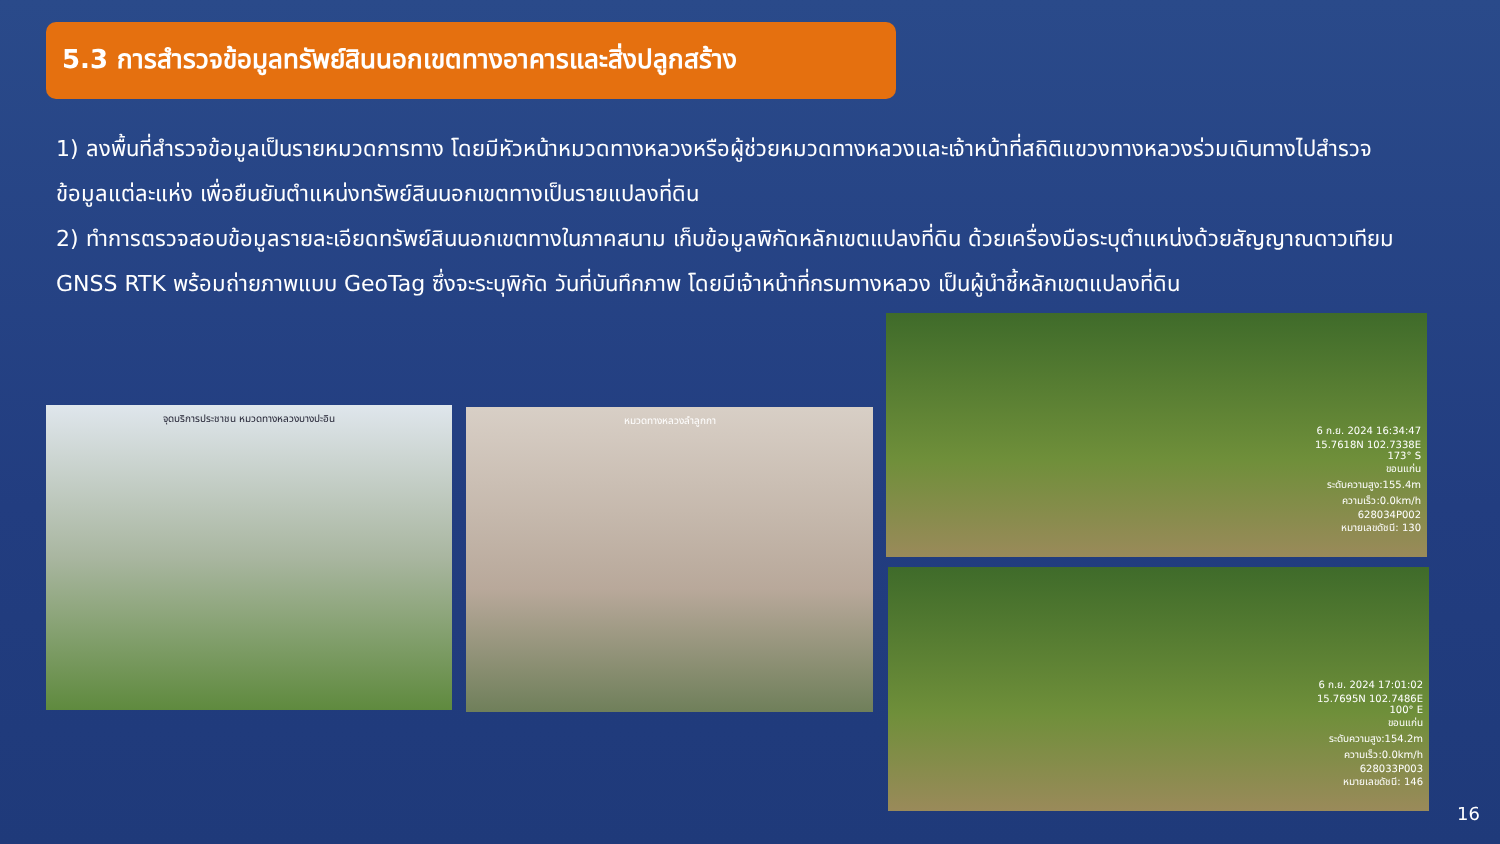5.3 การสำรวจข้อมูลทรัพย์สินนอกเขตทางอาคารและสิ่งปลูกสร้าง
1) ลงพื้นที่สำรวจข้อมูลเป็นรายหมวดการทาง โดยมีหัวหน้าหมวดทางหลวงหรือผู้ช่วยหมวดทางหลวงและเจ้าหน้าที่สถิติแขวงทางหลวงร่วมเดินทางไปสำรวจข้อมูลแต่ละแห่ง เพื่อยืนยันตำแหน่งทรัพย์สินนอกเขตทางเป็นรายแปลงที่ดิน
2) ทำการตรวจสอบข้อมูลรายละเอียดทรัพย์สินนอกเขตทางในภาคสนาม เก็บข้อมูลพิกัดหลักเขตแปลงที่ดิน ด้วยเครื่องมือระบุตำแหน่งด้วยสัญญาณดาวเทียม GNSS RTK พร้อมถ่ายภาพแบบ GeoTag ซึ่งจะระบุพิกัด วันที่บันทึกภาพ โดยมีเจ้าหน้าที่กรมทางหลวง เป็นผู้นำชี้หลักเขตแปลงที่ดิน
จุดบริการประชาชน หมวดทางหลวงบางปะอิน หมวดทางหลวงลำลูกกา
6 ก.ย. 2024 16:34:47
15.7618N 102.7338E
173° S
ขอนแก่น
ระดับความสูง:155.4m
ความเร็ว:0.0km/h
628034P002
หมายเลขดัชนี: 130
6 ก.ย. 2024 17:01:02
15.7695N 102.7486E
100° E
ขอนแก่น
ระดับความสูง:154.2m
ความเร็ว:0.0km/h
628033P003
หมายเลขดัชนี: 146
16